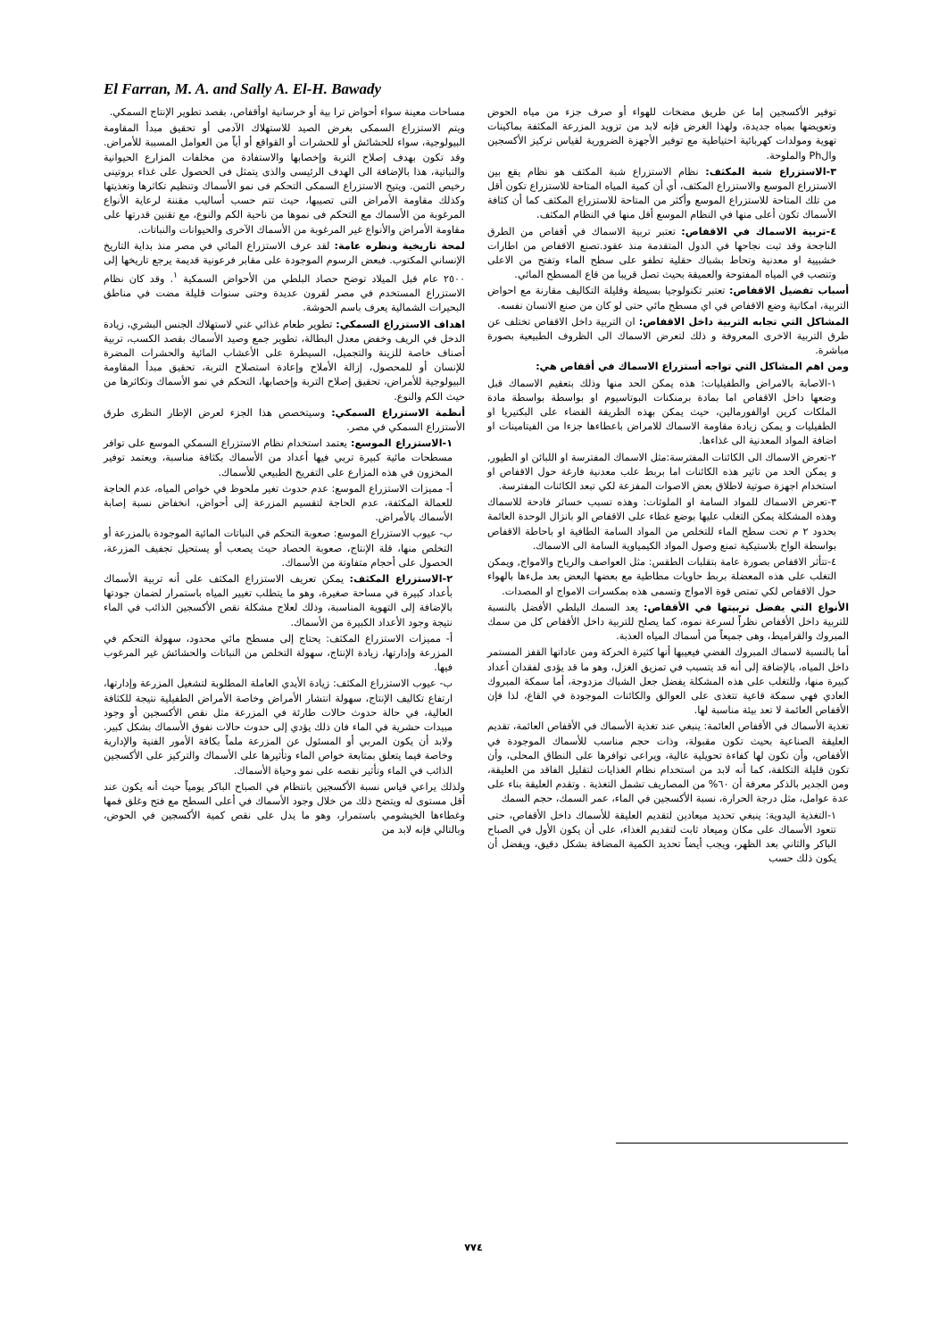El Farran, M. A. and Sally A. El-H. Bawady
مساحات معينة سواء أحواض ترا بية أو خرسانية اوأقفاص، بقصد تطوير الإنتاج السمكي.
ويتم الاستزراع السمكى بغرض الصيد للاستهلاك الآدمى أو تحقيق مبدأ المقاومة البيولوجية، سواء للحشائش أو للحشرات أو القواقع أو أياً من العوامل المسببة للأمراض. وقد تكون بهدف إصلاح التربة وإخصابها والاستفادة من مخلفات المزارع الحيوانية والنباتية، هذا بالإضافة الى الهدف الرئيسى والذى يتمثل فى الحصول على غذاء بروتينى رخيص الثمن. ويتيح الاستزراع السمكى التحكم فى نمو الأسماك وتنظيم تكاثرها وتغذيتها وكذلك مقاومة الأمراض التى تصيبها، حيث تتم حسب أساليب مقننة لرعاية الأنواع المرغوبة من الأسماك مع التحكم فى نموها من ناحية الكم والنوع، مع تقنين قدرتها على مقاومة الأمراض والأنواع غير المرغوبة من الأسماك الآخرى والحيوانات والنباتات.
لمحة تاريخية ونظره عامة: لقد عرف الاستزراع المائي في مصر منذ بداية التاريخ الإنساني المكتوب. فبعض الرسوم الموجودة على مقابر فرعونية قديمة يرجع تاريخها إلى ٢٥٠٠ عام قبل الميلاد توضح حصاد البلطي من الأحواض السمكية <sup>١</sup>. وقد كان نظام الاستزراع المستخدم في مصر لقرون عديدة وحتى سنوات قليلة مضت في مناطق البحيرات الشمالية يعرف باسم الحوشة.
اهداف الاستزراع السمكي: تطوير طعام غذائي غني لاستهلاك الجنس البشري، زيادة الدخل في الريف وخفض معدل البطالة، تطوير جمع وصيد الأسماك بقصد الكسب، تربية أصناف خاصة للزينة والتجميل، السيطرة على الأعشاب المائية والحشرات المضرة للإنسان أو للمحصول، إزالة الأملاح وإعادة استصلاح التربة، تحقيق مبدأ المقاومة البيولوجية للأمراض، تحقيق إصلاح التربة وإخصابها، التحكم في نمو الأسماك وتكاثرها من حيث الكم والنوع.
أنظمة الاستزراع السمكي: وسيتخصص هذا الجزء لعرض الإطار النظرى طرق الأستزراع السمكي في مصر.
١-الاستزراع الموسع: يعتمد استخدام نظام الاستزراع السمكي الموسع على توافر مسطحات مائية كبيرة تربي فيها أعداد من الأسماك بكثافة مناسبة، ويعتمد توفير المخزون في هذه المزارع على التفريخ الطبيعي للأسماك.
أ- مميزات الاستزراع الموسع: عدم حدوث تغير ملحوظ في خواص المياه، عدم الحاجة للعمالة المكثفة، عدم الحاجة لتقسيم المزرعة إلى أحواض، انخفاض نسبة إصابة الأسماك بالأمراض.
ب- عيوب الاستزراع الموسع: صعوبة التحكم في النباتات المائية الموجودة بالمزرعة أو التخلص منها، قلة الإنتاج، صعوبة الحصاد حيث يصعب أو يستحيل تجفيف المزرعة، الحصول على أحجام متفاوتة من الأسماك.
٢-الاستزراع المكثف: يمكن تعريف الاستزراع المكثف على أنه تربية الأسماك بأعداد كبيرة في مساحة صغيرة، وهو ما يتطلب تغيير المياه باستمرار لضمان جودتها بالإضافة إلى التهوية المناسبة، وذلك لعلاج مشكلة نقص الأكسجين الذائب في الماء نتيجة وجود الأعداد الكبيرة من الأسماك.
أ- مميزات الاستزراع المكثف: يحتاج إلى مسطح مائي محدود، سهولة التحكم في المزرعة وإدارتها، زيادة الإنتاج، سهولة التخلص من النباتات والحشائش غير المرغوب فيها.
ب- عيوب الاستزراع المكثف: زيادة الأيدي العاملة المطلوبة لتشغيل المزرعة وإدارتها، ارتفاع تكاليف الإنتاج، سهولة انتشار الأمراض وخاصة الأمراض الطفيلية نتيجة للكثافة العالية، في حالة حدوث حالات طارئة في المزرعة مثل نقص الأكسجين أو وجود مبيدات حشرية في الماء فان ذلك يؤدي إلى حدوث حالات نفوق الأسماك بشكل كبير. ولابد أن يكون المربي أو المسئول عن المزرعة ملماً بكافة الأمور الفنية والإدارية وخاصة فيما يتعلق بمتابعة خواص الماء وتأثيرها على الأسماك والتركيز على الأكسجين الذائب في الماء وتأثير نقصه على نمو وحياة الأسماك.
ولذلك يراعي قياس نسبة الأكسجين بانتظام في الصباح الباكر يومياً حيث أنه يكون عند أقل مستوى له ويتضح ذلك من خلال وجود الأسماك في أعلى السطح مع فتح وغلق فمها وغطاءها الخيشومي باستمرار، وهو ما يدل على نقص كمية الأكسجين في الحوض، وبالتالي فإنه لابد من
توفير الأكسجين إما عن طريق مضخات للهواء أو صرف جزء من مياه الحوض وتعويضها بمياه جديدة، ولهذا الغرض فإنه لابد من تزويد المزرعة المكثفة بماكينات تهوية ومولدات كهربائية احتياطية مع توفير الأجهزة الضرورية لقياس تركيز الأكسجين والPh والملوحة.
٣-الاستزراع شبة المكثف: نظام الاستزراع شبة المكثف هو نظام يقع بين الاستزراع الموسع والاستزراع المكثف، أي أن كمية المياه المتاحة للاستزراع تكون أقل من تلك المتاحة للاستزراع الموسع وأكثر من المتاحة للاستزراع المكثف كما أن كثافة الأسماك تكون أعلى منها في النظام الموسع أقل منها في النظام المكثف.
٤-تربية الاسماك في الاقفاص: تعتبر تربية الاسماك في أقفاص من الطرق الناجحة وقد ثبت نجاحها في الدول المتقدمة منذ عقود.تصنع الاقفاص من اطارات خشبيية او معدنية وتحاط بشباك حقلية تطفو على سطح الماء وتفتح من الاعلى وتنصب في المياه المفتوحة والعميقة بحيث تصل قريبا من قاع المسطح المائي.
أسباب تفضيل الاقفاص: تعتبر تكنولوجيا بسيطة وقليلة التكاليف مقارنة مع احواض التربية، امكانية وضع الاقفاص في اي مسطح مائي حتى لو كان من صنع الانسان نفسه.
المشاكل التي تجابه التربية داخل الاقفاص: ان التربية داخل الاقفاص تختلف عن طرق التربية الاخرى المعروفة و ذلك لتعرض الاسماك الى الظروف الطبيعية بصورة مباشرة.
ومن اهم المشاكل التي تواجه أستزراع الاسماك في أقفاص هي:
١-الاصابة بالامراض والطفيليات: هذه يمكن الحد منها وذلك بتعقيم الاسماك قبل وضعها داخل الاقفاص اما بمادة برمنكنات البوتاسيوم او بواسطة بواسطة مادة الملكات كرين اوالفورمالين، حيث يمكن بهذه الطريقة القضاء على البكتيريا او الطفيليات و يمكن زيادة مقاومة الاسماك للامراض باعطاءها جزءا من الفيتامينات او اضافة المواد المعدنية الى غذاءها.
٢-تعرض الاسماك الى الكائنات المفترسة:مثل الاسماك المفترسة او اللبائن او الطيور, و يمكن الحد من تاثير هذه الكائنات اما بربط علب معدنية فارغة حول الاقفاص او استخدام اجهزة صوتية لاطلاق بعض الاصوات المفزعة لكي تبعد الكائنات المفترسة.
٣-تعرض الاسماك للمواد السامة او الملوثات: وهذه تسبب خسائر فادحة للاسماك وهذه المشكلة يمكن التغلب عليها بوضع غطاء على الاقفاص الو بانزال الوحدة العائمة بحدود ٢ م تحت سطح الماء للتخلص من المواد السامة الطافية او باحاطة الاقفاص بواسطة الواح بلاستيكية تمنع وصول المواد الكيمياوية السامة الى الاسماك.
٤-تتأثر الاقفاص بصورة عامة بتقلبات الطقس: مثل العواصف والرياح والامواج, ويمكن التغلب على هذه المعضلة بربط حاويات مطاطية مع بعضها البعض بعد ملءها بالهواء حول الاقفاص لكي تمتص قوة الامواج وتسمى هذه بمكسرات الامواج او المصدات.
الأنواع التي يفضل تربيتها في الأقفاص: يعد السمك البلطي الأفضل بالنسبة للتربية داخل الأقفاص نظراً لسرعة نموه، كما يصلح للتربية داخل الأقفاص كل من سمك المبروك والقراميط، وهى جميعاً من أسماك المياه العذبة.
أما بالنسبة لاسماك المبروك الفضي فيعيبها أنها كثيرة الحركة ومن عاداتها القفز المستمر داخل المياه، بالإضافة إلى أنه قد يتسبب في تمزيق الغزل، وهو ما قد يؤدى لفقدان أعداد كبيرة منها، وللتغلب على هذه المشكلة يفضل جعل الشباك مزدوجة، أما سمكة المبروك العادي فهي سمكة قاعية تتغذى على العوالق والكائنات الموجودة في القاع، لذا فإن الأقفاص العائمة لا تعد بيئة مناسبة لها.
تغذية الأسماك في الأقفاص العائمة: ينبغي عند تغذية الأسماك في الأقفاص العائمة، تقديم العليقة الصناعية بحيث تكون مقبولة، وذات حجم مناسب للأسماك الموجودة في الأقفاص، وأن تكون لها كفاءة تحويلية عالية، ويراعى توافرها على النطاق المحلى، وأن تكون قليلة التكلفة، كما أنه لابد من استخدام نظام الغذايات لتقليل الفاقد من العليقة، ومن الجدير بالذكر معرفة أن ٦٠% من المصاريف تشمل التغذية . وتقدم العليقة بناء على عدة عوامل، مثل درجة الحرارة، نسبة الأكسجين في الماء، عمر السمك، حجم السمك
١-التغذية اليدوية: ينبغي تحديد ميعادين لتقديم العليقة للأسماك داخل الأقفاص، حتى تتعود الأسماك على مكان وميعاد ثابت لتقديم الغذاء، على أن يكون الأول في الصباح الباكر والثاني بعد الظهر، ويجب أيضاً تحديد الكمية المضافة بشكل دقيق، ويفضل أن يكون ذلك حسب
٧٧٤